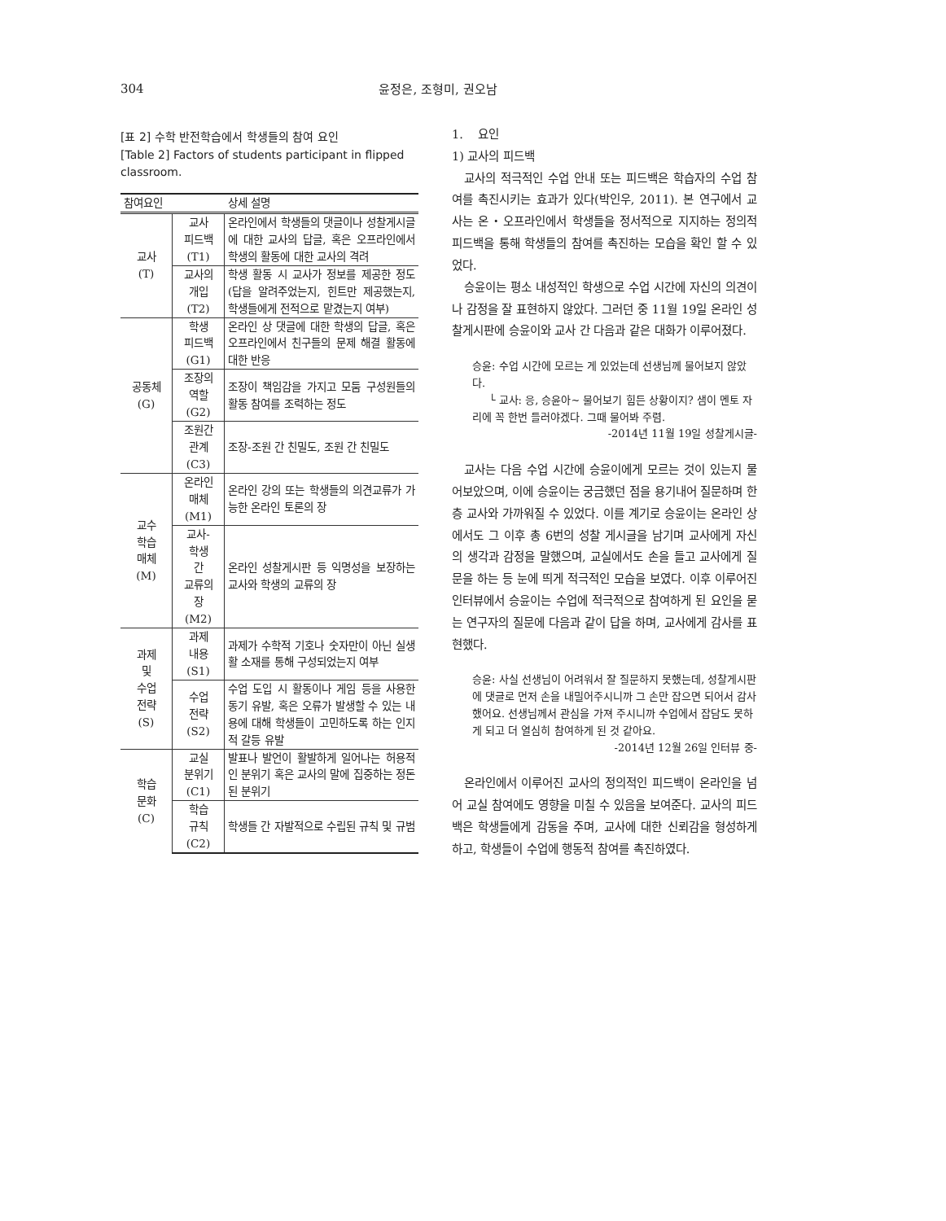304
윤정은, 조형미, 권오남
[표 2] 수학 반전학습에서 학생들의 참여 요인
[Table 2] Factors of students participant in flipped classroom.
| 참여요인 | | 상세 설명 |
| --- | --- | --- |
| 교사 (T) | 교사 피드백 (T1) | 온라인에서 학생들의 댓글이나 성찰게시글에 대한 교사의 답글, 혹은 오프라인에서 학생의 활동에 대한 교사의 격려 |
| | 교사의 개입 (T2) | 학생 활동 시 교사가 정보를 제공한 정도(답을 알려주었는지, 힌트만 제공했는지, 학생들에게 전적으로 맡겼는지 여부) |
| 공동체 (G) | 학생 피드백 (G1) | 온라인 상 댓글에 대한 학생의 답글, 혹은 오프라인에서 친구들의 문제 해결 활동에 대한 반응 |
| | 조장의 역할 (G2) | 조장이 책임감을 가지고 모둠 구성원들의 활동 참여를 조력하는 정도 |
| | 조원간 관계 (C3) | 조장-조원 간 친밀도, 조원 간 친밀도 |
| 교수 학습 매체 (M) | 온라인 매체 (M1) | 온라인 강의 또는 학생들의 의견교류가 가능한 온라인 토론의 장 |
| | 교사- 학생 간 교류의 장 (M2) | 온라인 성찰게시판 등 익명성을 보장하는 교사와 학생의 교류의 장 |
| 과제 및 수업 전략 (S) | 과제 내용 (S1) | 과제가 수학적 기호나 숫자만이 아닌 실생활 소재를 통해 구성되었는지 여부 |
| | 수업 전략 (S2) | 수업 도입 시 활동이나 게임 등을 사용한 동기 유발, 혹은 오류가 발생할 수 있는 내용에 대해 학생들이 고민하도록 하는 인지적 갈등 유발 |
| 학습 문화 (C) | 교실 분위기 (C1) | 발표나 발언이 활발하게 일어나는 허용적인 분위기 혹은 교사의 말에 집중하는 정돈된 분위기 |
| | 학습 규칙 (C2) | 학생들 간 자발적으로 수립된 규칙 및 규범 |
1. 요인
1) 교사의 피드백
교사의 적극적인 수업 안내 또는 피드백은 학습자의 수업 참여를 촉진시키는 효과가 있다(박인우, 2011). 본 연구에서 교사는 온・오프라인에서 학생들을 정서적으로 지지하는 정의적 피드백을 통해 학생들의 참여를 촉진하는 모습을 확인 할 수 있었다.
승윤이는 평소 내성적인 학생으로 수업 시간에 자신의 의견이나 감정을 잘 표현하지 않았다. 그러던 중 11월 19일 온라인 성찰게시판에 승윤이와 교사 간 다음과 같은 대화가 이루어졌다.
승윤: 수업 시간에 모르는 게 있었는데 선생님께 물어보지 않았다.
└ 교사: 응, 승윤아~ 물어보기 힘든 상황이지? 샘이 멘토 자리에 꼭 한번 들러야겠다. 그때 물어봐 주렴.
-2014년 11월 19일 성찰게시글-
교사는 다음 수업 시간에 승윤이에게 모르는 것이 있는지 물어보았으며, 이에 승윤이는 궁금했던 점을 용기내어 질문하며 한층 교사와 가까워질 수 있었다. 이를 계기로 승윤이는 온라인 상에서도 그 이후 총 6번의 성찰 게시글을 남기며 교사에게 자신의 생각과 감정을 말했으며, 교실에서도 손을 들고 교사에게 질문을 하는 등 눈에 띄게 적극적인 모습을 보였다. 이후 이루어진 인터뷰에서 승윤이는 수업에 적극적으로 참여하게 된 요인을 묻는 연구자의 질문에 다음과 같이 답을 하며, 교사에게 감사를 표현했다.
승윤: 사실 선생님이 어려워서 잘 질문하지 못했는데, 성찰게시판에 댓글로 먼저 손을 내밀어주시니까 그 손만 잡으면 되어서 감사했어요. 선생님께서 관심을 가져 주시니까 수업에서 잡담도 못하게 되고 더 열심히 참여하게 된 것 같아요.
-2014년 12월 26일 인터뷰 중-
온라인에서 이루어진 교사의 정의적인 피드백이 온라인을 넘어 교실 참여에도 영향을 미칠 수 있음을 보여준다. 교사의 피드백은 학생들에게 감동을 주며, 교사에 대한 신뢰감을 형성하게 하고, 학생들이 수업에 행동적 참여를 촉진하였다.